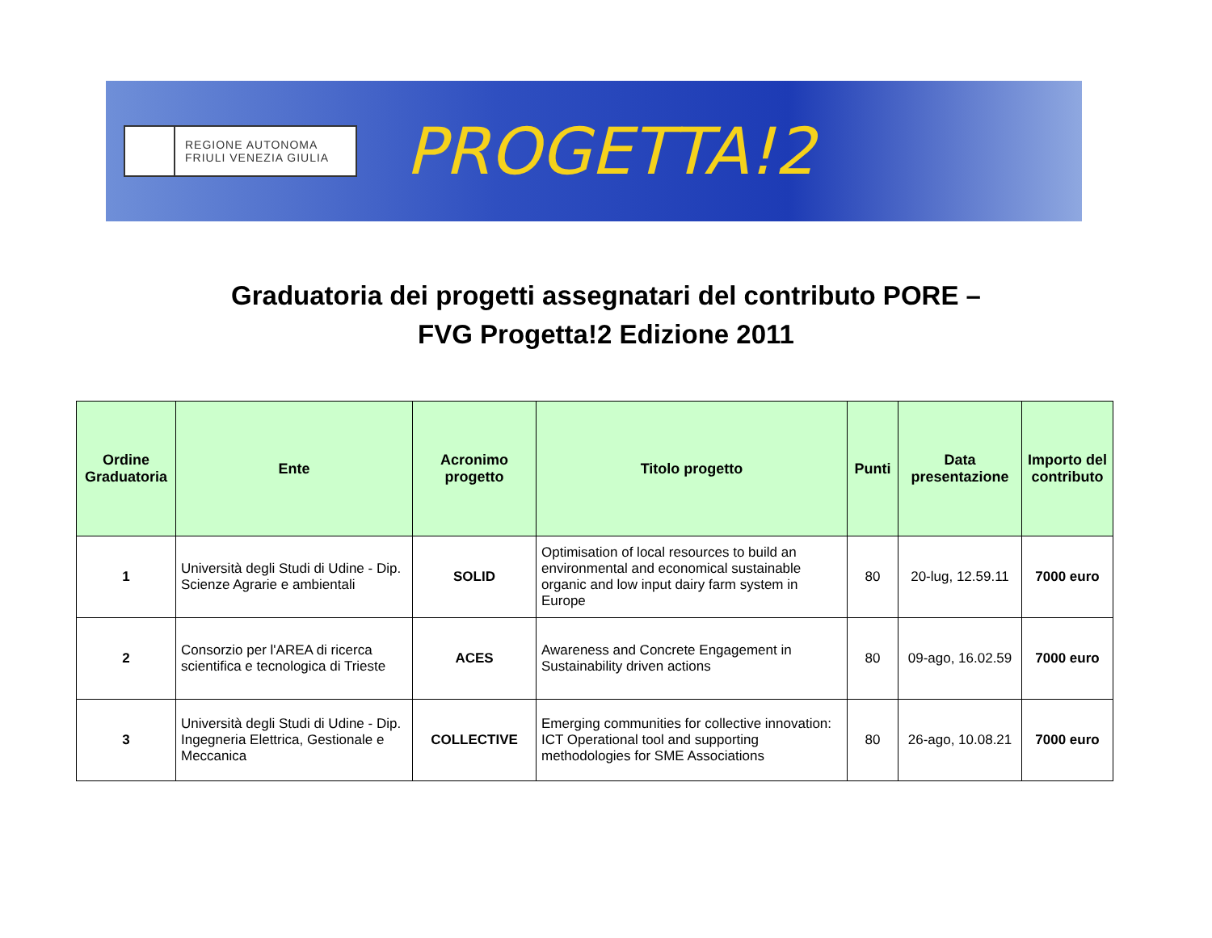REGIONE AUTONOMA
FRIULI VENEZIA GIULIA
PROGETTA!2
Graduatoria dei progetti assegnatari del contributo PORE –
FVG Progetta!2 Edizione 2011
| Ordine Graduatoria | Ente | Acronimo progetto | Titolo progetto | Punti | Data presentazione | Importo del contributo |
| --- | --- | --- | --- | --- | --- | --- |
| 1 | Università degli Studi di Udine - Dip. Scienze Agrarie e ambientali | SOLID | Optimisation of local resources to build an environmental and economical sustainable organic and low input dairy farm system in Europe | 80 | 20-lug, 12.59.11 | 7000 euro |
| 2 | Consorzio per l'AREA di ricerca scientifica e tecnologica di Trieste | ACES | Awareness and Concrete Engagement in Sustainability driven actions | 80 | 09-ago, 16.02.59 | 7000 euro |
| 3 | Università degli Studi di Udine - Dip. Ingegneria Elettrica, Gestionale e Meccanica | COLLECTIVE | Emerging communities for collective innovation: ICT Operational tool and supporting methodologies for SME Associations | 80 | 26-ago, 10.08.21 | 7000 euro |